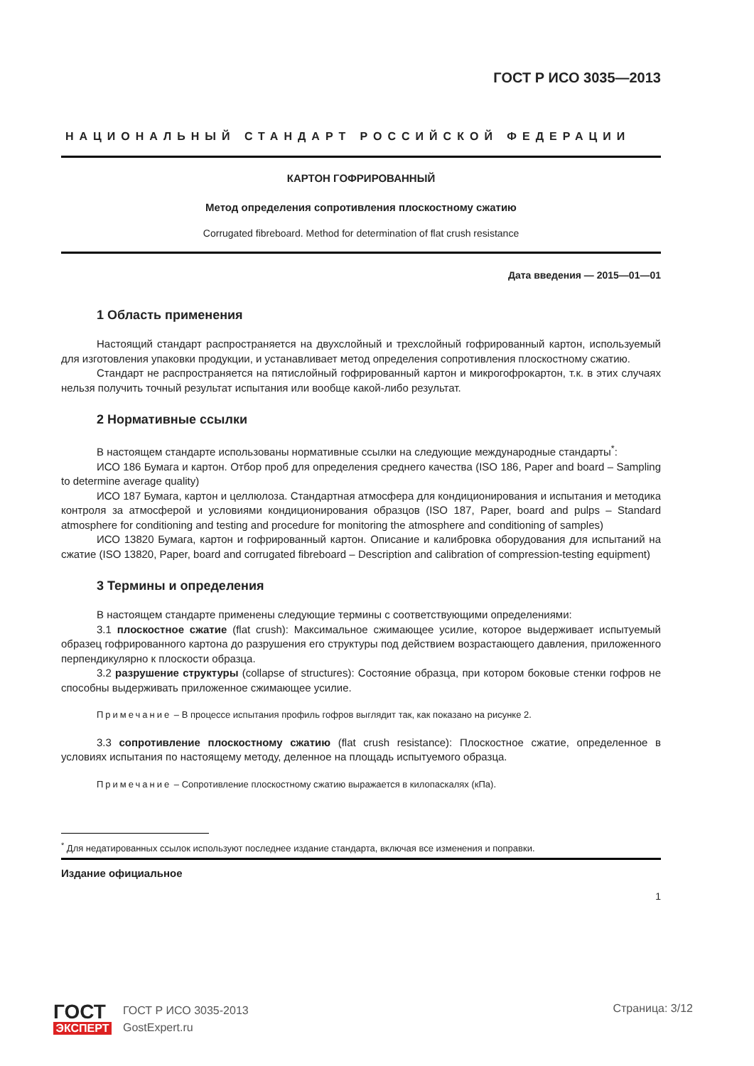ГОСТ Р ИСО 3035—2013
НАЦИОНАЛЬНЫЙ СТАНДАРТ РОССИЙСКОЙ ФЕДЕРАЦИИ
КАРТОН ГОФРИРОВАННЫЙ
Метод определения сопротивления плоскостному сжатию
Corrugated fibreboard. Method for determination of flat crush resistance
Дата введения — 2015—01—01
1 Область применения
Настоящий стандарт распространяется на двухслойный и трехслойный гофрированный картон, используемый для изготовления упаковки продукции, и устанавливает метод определения сопротивления плоскостному сжатию.
Стандарт не распространяется на пятислойный гофрированный картон и микрогофрокартон, т.к. в этих случаях нельзя получить точный результат испытания или вообще какой-либо результат.
2 Нормативные ссылки
В настоящем стандарте использованы нормативные ссылки на следующие международные стандарты<sup>*</sup>:
ИСО 186 Бумага и картон. Отбор проб для определения среднего качества (ISO 186, Paper and board – Sampling to determine average quality)
ИСО 187 Бумага, картон и целлюлоза. Стандартная атмосфера для кондиционирования и испытания и методика контроля за атмосферой и условиями кондиционирования образцов (ISO 187, Paper, board and pulps – Standard atmosphere for conditioning and testing and procedure for monitoring the atmosphere and conditioning of samples)
ИСО 13820 Бумага, картон и гофрированный картон. Описание и калибровка оборудования для испытаний на сжатие (ISO 13820, Paper, board and corrugated fibreboard – Description and calibration of compression-testing equipment)
3 Термины и определения
В настоящем стандарте применены следующие термины с соответствующими определениями:
3.1 плоскостное сжатие (flat crush): Максимальное сжимающее усилие, которое выдерживает испытуемый образец гофрированного картона до разрушения его структуры под действием возрастающего давления, приложенного перпендикулярно к плоскости образца.
3.2 разрушение структуры (collapse of structures): Состояние образца, при котором боковые стенки гофров не способны выдерживать приложенное сжимающее усилие.
Примечание – В процессе испытания профиль гофров выглядит так, как показано на рисунке 2.
3.3 сопротивление плоскостному сжатию (flat crush resistance): Плоскостное сжатие, определенное в условиях испытания по настоящему методу, деленное на площадь испытуемого образца.
Примечание – Сопротивление плоскостному сжатию выражается в килопаскалях (кПа).
<sup>*</sup> Для недатированных ссылок используют последнее издание стандарта, включая все изменения и поправки.
Издание официальное
1
ГОСТ
ЭКСПЕРТ
ГОСТ Р ИСО 3035-2013
GostExpert.ru
Страница: 3/12